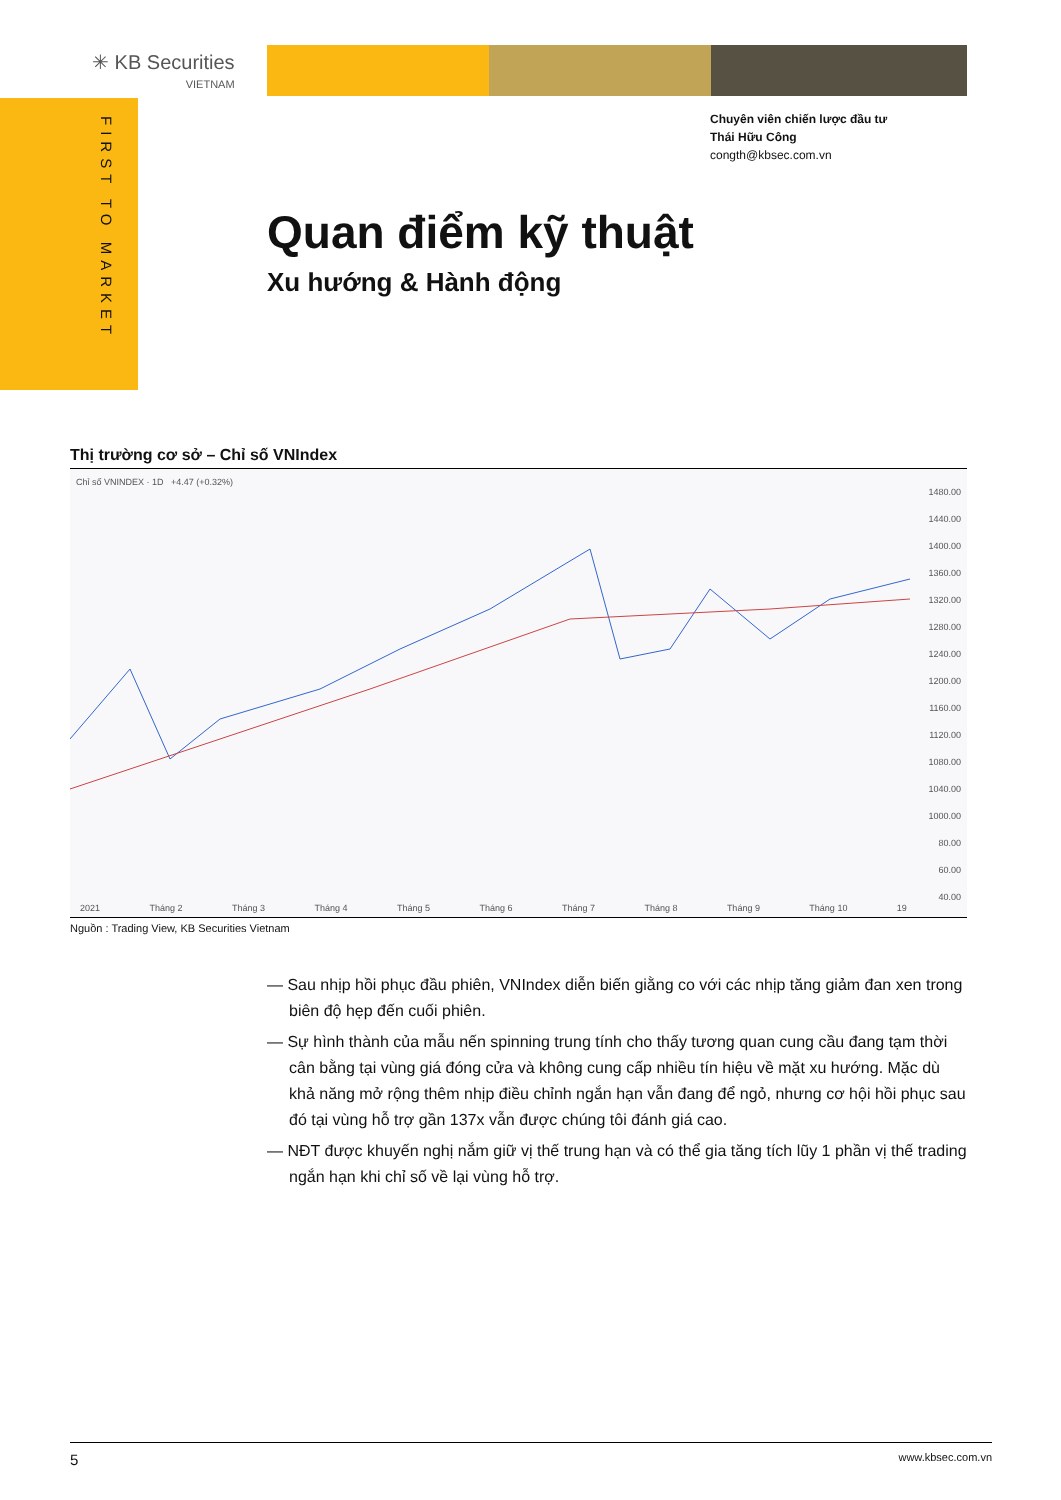✳ KB Securities
VIETNAM
FIRST TO MARKET
Chuyên viên chiến lược đầu tư
Thái Hữu Công
congth@kbsec.com.vn
Quan điểm kỹ thuật
Xu hướng & Hành động
Thị trường cơ sở – Chỉ số VNIndex
Chỉ số VNINDEX · 1D +4.47 (+0.32%)
1480.00
1440.00
1400.00
1360.00
1320.00
1280.00
1240.00
1200.00
1160.00
1120.00
1080.00
1040.00
1000.00
80.00
60.00
40.00
2021 Tháng 2 Tháng 3 Tháng 4 Tháng 5 Tháng 6 Tháng 7 Tháng 8 Tháng 9 Tháng 10 19
Nguồn : Trading View, KB Securities Vietnam
— Sau nhịp hồi phục đầu phiên, VNIndex diễn biến giằng co với các nhịp tăng giảm đan xen trong biên độ hẹp đến cuối phiên.
— Sự hình thành của mẫu nến spinning trung tính cho thấy tương quan cung cầu đang tạm thời cân bằng tại vùng giá đóng cửa và không cung cấp nhiều tín hiệu về mặt xu hướng. Mặc dù khả năng mở rộng thêm nhịp điều chỉnh ngắn hạn vẫn đang để ngỏ, nhưng cơ hội hồi phục sau đó tại vùng hỗ trợ gần 137x vẫn được chúng tôi đánh giá cao.
— NĐT được khuyến nghị nắm giữ vị thế trung hạn và có thể gia tăng tích lũy 1 phần vị thế trading ngắn hạn khi chỉ số về lại vùng hỗ trợ.
5 www.kbsec.com.vn